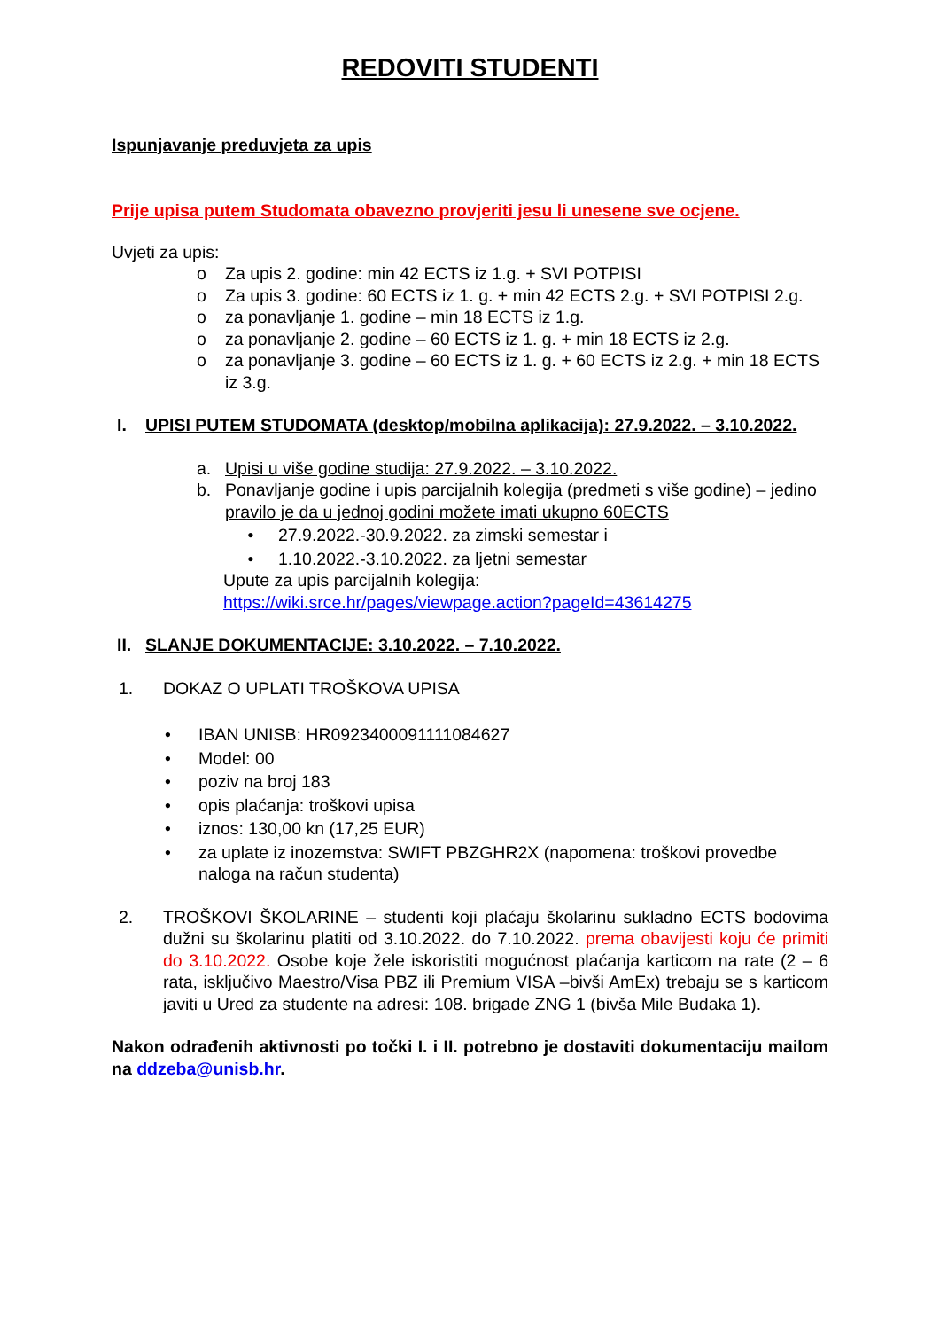REDOVITI STUDENTI
Ispunjavanje preduvjeta za upis
Prije upisa putem Studomata obavezno provjeriti jesu li unesene sve ocjene.
Uvjeti za upis:
o Za upis 2. godine: min 42 ECTS iz 1.g. + SVI POTPISI
o Za upis 3. godine: 60 ECTS iz 1. g. + min 42 ECTS 2.g. + SVI POTPISI 2.g.
o za ponavljanje 1. godine – min 18 ECTS iz 1.g.
o za ponavljanje 2. godine – 60 ECTS iz 1. g. + min 18 ECTS iz 2.g.
o za ponavljanje 3. godine – 60 ECTS iz 1. g. + 60 ECTS iz 2.g. + min 18 ECTS iz 3.g.
I. UPISI PUTEM STUDOMATA (desktop/mobilna aplikacija): 27.9.2022. – 3.10.2022.
a. Upisi u više godine studija: 27.9.2022. – 3.10.2022.
b. Ponavljanje godine i upis parcijalnih kolegija (predmeti s više godine) – jedino pravilo je da u jednoj godini možete imati ukupno 60ECTS
• 27.9.2022.-30.9.2022. za zimski semestar i
• 1.10.2022.-3.10.2022. za ljetni semestar
Upute za upis parcijalnih kolegija:
https://wiki.srce.hr/pages/viewpage.action?pageId=43614275
II. SLANJE DOKUMENTACIJE: 3.10.2022. – 7.10.2022.
1. DOKAZ O UPLATI TROŠKOVA UPISA
• IBAN UNISB: HR0923400091111084627
• Model: 00
• poziv na broj 183
• opis plaćanja: troškovi upisa
• iznos: 130,00 kn (17,25 EUR)
• za uplate iz inozemstva: SWIFT PBZGHR2X (napomena: troškovi provedbe naloga na račun studenta)
2. TROŠKOVI ŠKOLARINE – studenti koji plaćaju školarinu sukladno ECTS bodovima dužni su školarinu platiti od 3.10.2022. do 7.10.2022. prema obavijesti koju će primiti do 3.10.2022. Osobe koje žele iskoristiti mogućnost plaćanja karticom na rate (2 – 6 rata, isključivo Maestro/Visa PBZ ili Premium VISA –bivši AmEx) trebaju se s karticom javiti u Ured za studente na adresi: 108. brigade ZNG 1 (bivša Mile Budaka 1).
Nakon odrađenih aktivnosti po točki I. i II. potrebno je dostaviti dokumentaciju mailom na ddzeba@unisb.hr.